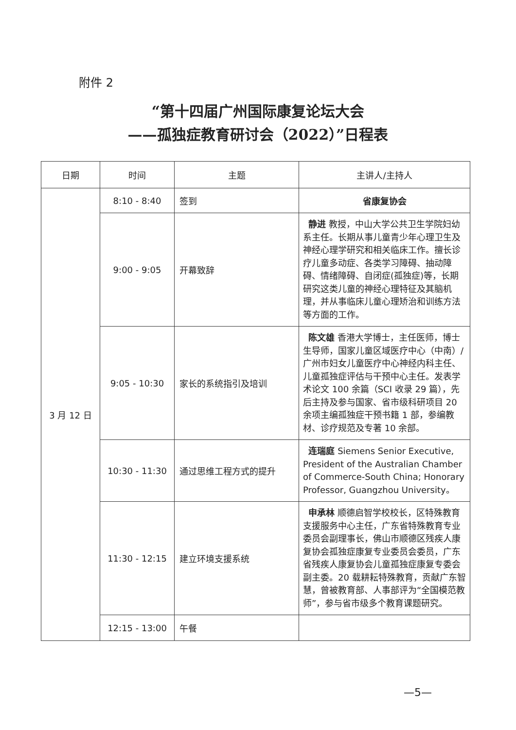附件 2
“第十四届广州国际康复论坛大会
——孤独症教育研讨会（2022）”日程表
| 日期 | 时间 | 主题 | 主讲人/主持人 |
| --- | --- | --- | --- |
| 3 月 12 日 | 8:10 - 8:40 | 签到 | 省康复协会 |
| | 9:00 - 9:05 | 开幕致辞 | 静进 教授，中山大学公共卫生学院妇幼系主任。长期从事儿童青少年心理卫生及神经心理学研究和相关临床工作。擅长诊疗儿童多动症、各类学习障碍、抽动障碍、情绪障碍、自闭症(孤独症)等，长期研究这类儿童的神经心理特征及其脑机理，并从事临床儿童心理矫治和训练方法等方面的工作。 |
| | 9:05 - 10:30 | 家长的系统指引及培训 | 陈文雄 香港大学博士，主任医师，博士生导师，国家儿童区域医疗中心（中南）/广州市妇女儿童医疗中心神经内科主任、儿童孤独症评估与干预中心主任。发表学术论文 100 余篇（SCI 收录 29 篇），先后主持及参与国家、省市级科研项目 20 余项主编孤独症干预书籍 1 部，参编教材、诊疗规范及专著 10 余部。 |
| | 10:30 - 11:30 | 通过思维工程方式的提升 | 连瑞庭 Siemens Senior Executive, President of the Australian Chamber of Commerce-South China; Honorary Professor, Guangzhou University。 |
| | 11:30 - 12:15 | 建立环境支援系统 | 申承林 顺德启智学校校长，区特殊教育支援服务中心主任，广东省特殊教育专业委员会副理事长，佛山市顺德区残疾人康复协会孤独症康复专业委员会委员，广东省残疾人康复协会儿童孤独症康复专委会副主委。20 载耕耘特殊教育，贡献广东智慧，曾被教育部、人事部评为“全国模范教师”，参与省市级多个教育课题研究。 |
| | 12:15 - 13:00 | 午餐 | |
—5—